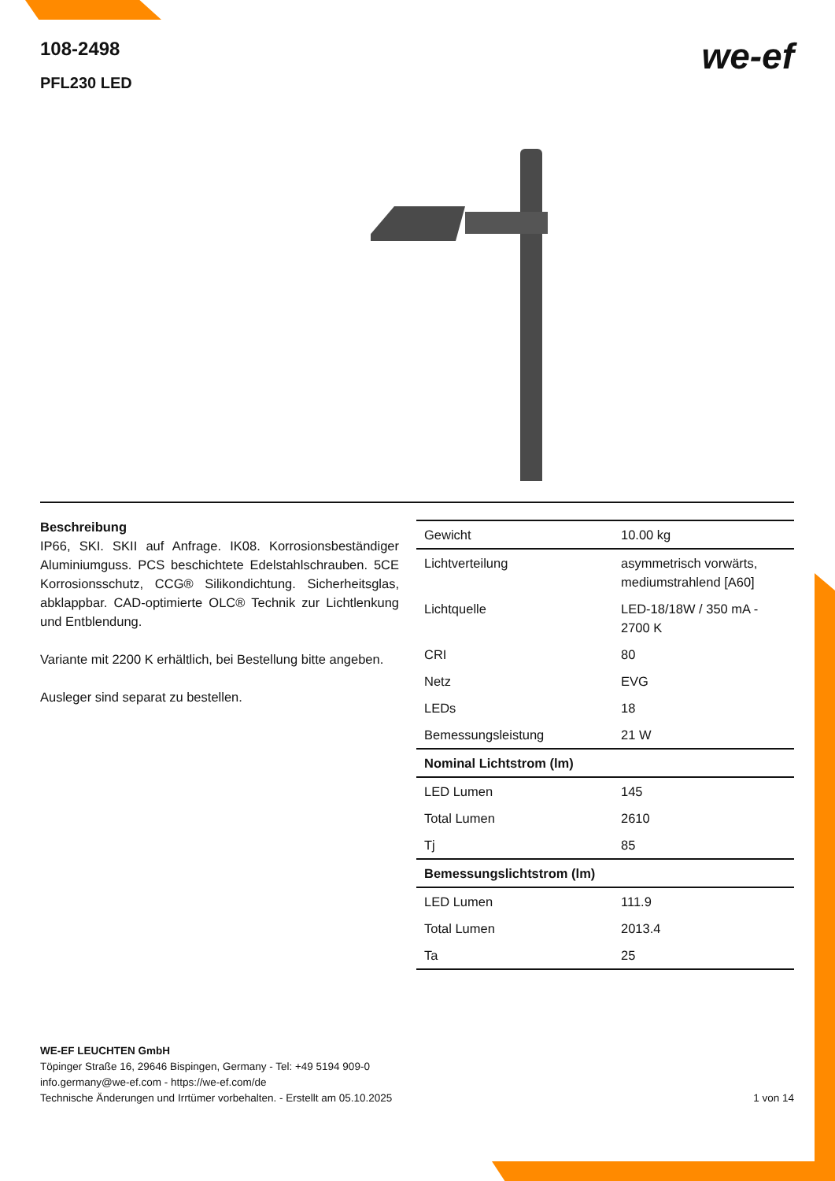108-2498
we-ef
PFL230 LED
Beschreibung
IP66, SKI. SKII auf Anfrage. IK08. Korrosionsbeständiger Aluminiumguss. PCS beschichtete Edelstahlschrauben. 5CE Korrosionsschutz, CCG® Silikondichtung. Sicherheitsglas, abklappbar. CAD-optimierte OLC® Technik zur Lichtlenkung und Entblendung.
Variante mit 2200 K erhältlich, bei Bestellung bitte angeben.
Ausleger sind separat zu bestellen.
| Gewicht | 10.00 kg |
| Lichtverteilung | asymmetrisch vorwärts, mediumstrahlend [A60] |
| Lichtquelle | LED-18/18W / 350 mA - 2700 K |
| CRI | 80 |
| Netz | EVG |
| LEDs | 18 |
| Bemessungsleistung | 21 W |
| Nominal Lichtstrom (lm) | |
| LED Lumen | 145 |
| Total Lumen | 2610 |
| Tj | 85 |
| Bemessungslichtstrom (lm) | |
| LED Lumen | 111.9 |
| Total Lumen | 2013.4 |
| Ta | 25 |
WE-EF LEUCHTEN GmbH
Töpinger Straße 16, 29646 Bispingen, Germany - Tel: +49 5194 909-0
info.germany@we-ef.com - https://we-ef.com/de
Technische Änderungen und Irrtümer vorbehalten. - Erstellt am 05.10.2025 1 von 14